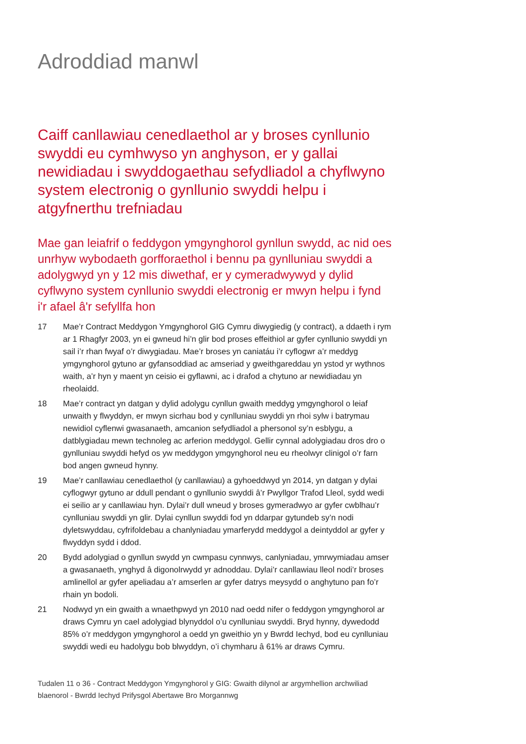Adroddiad manwl
Caiff canllawiau cenedlaethol ar y broses cynllunio swyddi eu cymhwyso yn anghyson, er y gallai newidiadau i swyddogaethau sefydliadol a chyflwyno system electronig o gynllunio swyddi helpu i atgyfnerthu trefniadau
Mae gan leiafrif o feddygon ymgynghorol gynllun swydd, ac nid oes unrhyw wybodaeth gorfforaethol i bennu pa gynlluniau swyddi a adolygwyd yn y 12 mis diwethaf, er y cymeradwywyd y dylid cyflwyno system cynllunio swyddi electronig er mwyn helpu i fynd i'r afael â'r sefyllfa hon
17 Mae’r Contract Meddygon Ymgynghorol GIG Cymru diwygiedig (y contract), a ddaeth i rym ar 1 Rhagfyr 2003, yn ei gwneud hi’n glir bod proses effeithiol ar gyfer cynllunio swyddi yn sail i’r rhan fwyaf o’r diwygiadau. Mae’r broses yn caniatáu i’r cyflogwr a’r meddyg ymgynghorol gytuno ar gyfansoddiad ac amseriad y gweithgareddau yn ystod yr wythnos waith, a’r hyn y maent yn ceisio ei gyflawni, ac i drafod a chytuno ar newidiadau yn rheolaidd.
18 Mae’r contract yn datgan y dylid adolygu cynllun gwaith meddyg ymgynghorol o leiaf unwaith y flwyddyn, er mwyn sicrhau bod y cynlluniau swyddi yn rhoi sylw i batrymau newidiol cyflenwi gwasanaeth, amcanion sefydliadol a phersonol sy’n esblygu, a datblygiadau mewn technoleg ac arferion meddygol. Gellir cynnal adolygiadau dros dro o gynlluniau swyddi hefyd os yw meddygon ymgynghorol neu eu rheolwyr clinigol o’r farn bod angen gwneud hynny.
19 Mae’r canllawiau cenedlaethol (y canllawiau) a gyhoeddwyd yn 2014, yn datgan y dylai cyflogwyr gytuno ar ddull pendant o gynllunio swyddi â’r Pwyllgor Trafod Lleol, sydd wedi ei seilio ar y canllawiau hyn. Dylai’r dull wneud y broses gymeradwyo ar gyfer cwblhau’r cynlluniau swyddi yn glir. Dylai cynllun swyddi fod yn ddarpar gytundeb sy’n nodi dyletswyddau, cyfrifoldebau a chanlyniadau ymarferydd meddygol a deintyddol ar gyfer y flwyddyn sydd i ddod.
20 Bydd adolygiad o gynllun swydd yn cwmpasu cynnwys, canlyniadau, ymrwymiadau amser a gwasanaeth, ynghyd â digonolrwydd yr adnoddau. Dylai’r canllawiau lleol nodi’r broses amlinellol ar gyfer apeliadau a’r amserlen ar gyfer datrys meysydd o anghytuno pan fo’r rhain yn bodoli.
21 Nodwyd yn ein gwaith a wnaethpwyd yn 2010 nad oedd nifer o feddygon ymgynghorol ar draws Cymru yn cael adolygiad blynyddol o’u cynlluniau swyddi. Bryd hynny, dywedodd 85% o’r meddygon ymgynghorol a oedd yn gweithio yn y Bwrdd Iechyd, bod eu cynlluniau swyddi wedi eu hadolygu bob blwyddyn, o’i chymharu â 61% ar draws Cymru.
Tudalen 11 o 36 - Contract Meddygon Ymgynghorol y GIG: Gwaith dilynol ar argymhellion archwiliad blaenorol - Bwrdd Iechyd Prifysgol Abertawe Bro Morgannwg